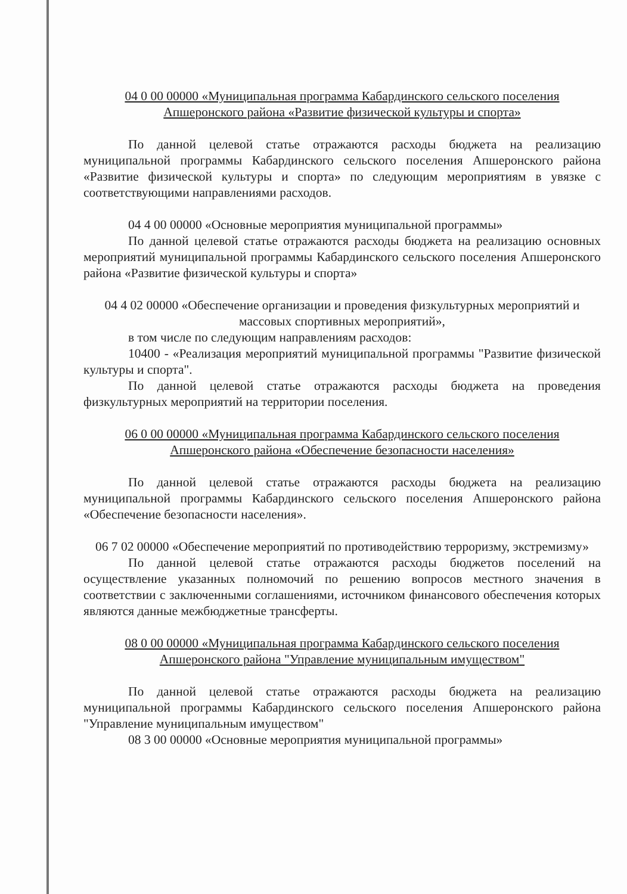04 0 00 00000 «Муниципальная программа Кабардинского сельского поселения Апшеронского района «Развитие физической культуры и спорта»
По данной целевой статье отражаются расходы бюджета на реализацию муниципальной программы Кабардинского сельского поселения Апшеронского района «Развитие физической культуры и спорта» по следующим мероприятиям в увязке с соответствующими направлениями расходов.
04 4 00 00000 «Основные мероприятия муниципальной программы»
По данной целевой статье отражаются расходы бюджета на реализацию основных мероприятий муниципальной программы Кабардинского сельского поселения Апшеронского района «Развитие физической культуры и спорта»
04 4 02 00000 «Обеспечение организации и проведения физкультурных мероприятий и массовых спортивных мероприятий»,
в том числе по следующим направлениям расходов:
10400 - «Реализация мероприятий муниципальной программы "Развитие физической культуры и спорта".
По данной целевой статье отражаются расходы бюджета на проведения физкультурных мероприятий на территории поселения.
06 0 00 00000 «Муниципальная программа Кабардинского сельского поселения Апшеронского района «Обеспечение безопасности населения»
По данной целевой статье отражаются расходы бюджета на реализацию муниципальной программы Кабардинского сельского поселения Апшеронского района «Обеспечение безопасности населения».
06 7 02 00000 «Обеспечение мероприятий по противодействию терроризму, экстремизму»
По данной целевой статье отражаются расходы бюджетов поселений на осуществление указанных полномочий по решению вопросов местного значения в соответствии с заключенными соглашениями, источником финансового обеспечения которых являются данные межбюджетные трансферты.
08 0 00 00000 «Муниципальная программа Кабардинского сельского поселения Апшеронского района "Управление муниципальным имуществом"
По данной целевой статье отражаются расходы бюджета на реализацию муниципальной программы Кабардинского сельского поселения Апшеронского района "Управление муниципальным имуществом"
08 3 00 00000 «Основные мероприятия муниципальной программы»